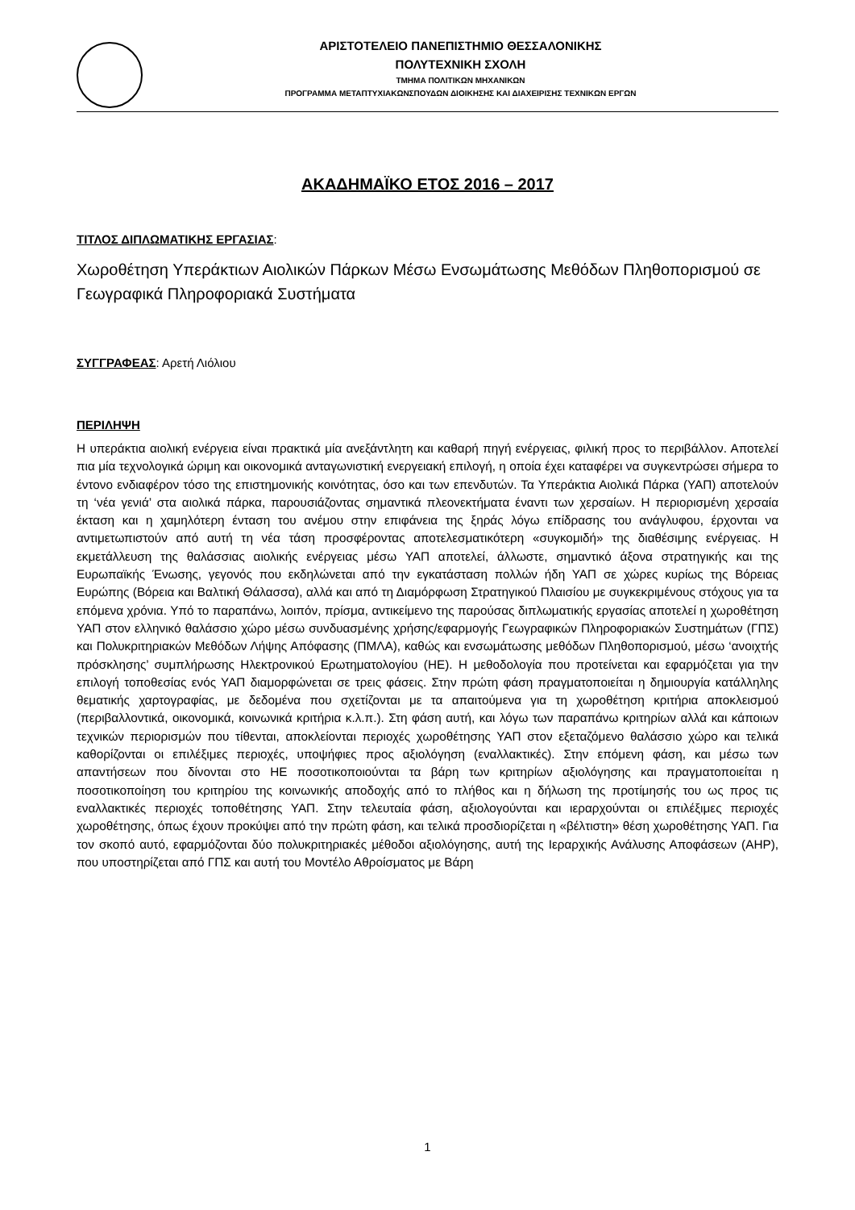ΑΡΙΣΤΟΤΕΛΕΙΟ ΠΑΝΕΠΙΣΤΗΜΙΟ ΘΕΣΣΑΛΟΝΙΚΗΣ
ΠΟΛΥΤΕΧΝΙΚΗ ΣΧΟΛΗ
ΤΜΗΜΑ ΠΟΛΙΤΙΚΩΝ ΜΗΧΑΝΙΚΩΝ
ΠΡΟΓΡΑΜΜΑ ΜΕΤΑΠΤΥΧΙΑΚΩΝΣΠΟΥΔΩΝ ΔΙΟΙΚΗΣΗΣ ΚΑΙ ΔΙΑΧΕΙΡΙΣΗΣ ΤΕΧΝΙΚΩΝ ΕΡΓΩΝ
ΑΚΑΔΗΜΑΪΚΟ ΕΤΟΣ 2016 – 2017
ΤΙΤΛΟΣ ΔΙΠΛΩΜΑΤΙΚΗΣ ΕΡΓΑΣΙΑΣ:
Χωροθέτηση Υπεράκτιων Αιολικών Πάρκων Μέσω Ενσωμάτωσης Μεθόδων Πληθοπορισμού σε Γεωγραφικά Πληροφοριακά Συστήματα
ΣΥΓΓΡΑΦΕΑΣ: Αρετή Λιόλιου
ΠΕΡΙΛΗΨΗ
Η υπεράκτια αιολική ενέργεια είναι πρακτικά μία ανεξάντλητη και καθαρή πηγή ενέργειας, φιλική προς το περιβάλλον. Αποτελεί πια μία τεχνολογικά ώριμη και οικονομικά ανταγωνιστική ενεργειακή επιλογή, η οποία έχει καταφέρει να συγκεντρώσει σήμερα το έντονο ενδιαφέρον τόσο της επιστημονικής κοινότητας, όσο και των επενδυτών. Τα Υπεράκτια Αιολικά Πάρκα (ΥΑΠ) αποτελούν τη ‘νέα γενιά’ στα αιολικά πάρκα, παρουσιάζοντας σημαντικά πλεονεκτήματα έναντι των χερσαίων. Η περιορισμένη χερσαία έκταση και η χαμηλότερη ένταση του ανέμου στην επιφάνεια της ξηράς λόγω επίδρασης του ανάγλυφου, έρχονται να αντιμετωπιστούν από αυτή τη νέα τάση προσφέροντας αποτελεσματικότερη «συγκομιδή» της διαθέσιμης ενέργειας. Η εκμετάλλευση της θαλάσσιας αιολικής ενέργειας μέσω ΥΑΠ αποτελεί, άλλωστε, σημαντικό άξονα στρατηγικής και της Ευρωπαϊκής Ένωσης, γεγονός που εκδηλώνεται από την εγκατάσταση πολλών ήδη ΥΑΠ σε χώρες κυρίως της Βόρειας Ευρώπης (Βόρεια και Βαλτική Θάλασσα), αλλά και από τη Διαμόρφωση Στρατηγικού Πλαισίου με συγκεκριμένους στόχους για τα επόμενα χρόνια. Υπό το παραπάνω, λοιπόν, πρίσμα, αντικείμενο της παρούσας διπλωματικής εργασίας αποτελεί η χωροθέτηση ΥΑΠ στον ελληνικό θαλάσσιο χώρο μέσω συνδυασμένης χρήσης/εφαρμογής Γεωγραφικών Πληροφοριακών Συστημάτων (ΓΠΣ) και Πολυκριτηριακών Μεθόδων Λήψης Απόφασης (ΠΜΛΑ), καθώς και ενσωμάτωσης μεθόδων Πληθοπορισμού, μέσω ‘ανοιχτής πρόσκλησης’ συμπλήρωσης Ηλεκτρονικού Ερωτηματολογίου (ΗΕ). Η μεθοδολογία που προτείνεται και εφαρμόζεται για την επιλογή τοποθεσίας ενός ΥΑΠ διαμορφώνεται σε τρεις φάσεις. Στην πρώτη φάση πραγματοποιείται η δημιουργία κατάλληλης θεματικής χαρτογραφίας, με δεδομένα που σχετίζονται με τα απαιτούμενα για τη χωροθέτηση κριτήρια αποκλεισμού (περιβαλλοντικά, οικονομικά, κοινωνικά κριτήρια κ.λ.π.). Στη φάση αυτή, και λόγω των παραπάνω κριτηρίων αλλά και κάποιων τεχνικών περιορισμών που τίθενται, αποκλείονται περιοχές χωροθέτησης ΥΑΠ στον εξεταζόμενο θαλάσσιο χώρο και τελικά καθορίζονται οι επιλέξιμες περιοχές, υποψήφιες προς αξιολόγηση (εναλλακτικές). Στην επόμενη φάση, και μέσω των απαντήσεων που δίνονται στο ΗΕ ποσοτικοποιούνται τα βάρη των κριτηρίων αξιολόγησης και πραγματοποιείται η ποσοτικοποίηση του κριτηρίου της κοινωνικής αποδοχής από το πλήθος και η δήλωση της προτίμησής του ως προς τις εναλλακτικές περιοχές τοποθέτησης ΥΑΠ. Στην τελευταία φάση, αξιολογούνται και ιεραρχούνται οι επιλέξιμες περιοχές χωροθέτησης, όπως έχουν προκύψει από την πρώτη φάση, και τελικά προσδιορίζεται η «βέλτιστη» θέση χωροθέτησης ΥΑΠ. Για τον σκοπό αυτό, εφαρμόζονται δύο πολυκριτηριακές μέθοδοι αξιολόγησης, αυτή της Ιεραρχικής Ανάλυσης Αποφάσεων (AHP), που υποστηρίζεται από ΓΠΣ και αυτή του Μοντέλο Αθροίσματος με Βάρη
1